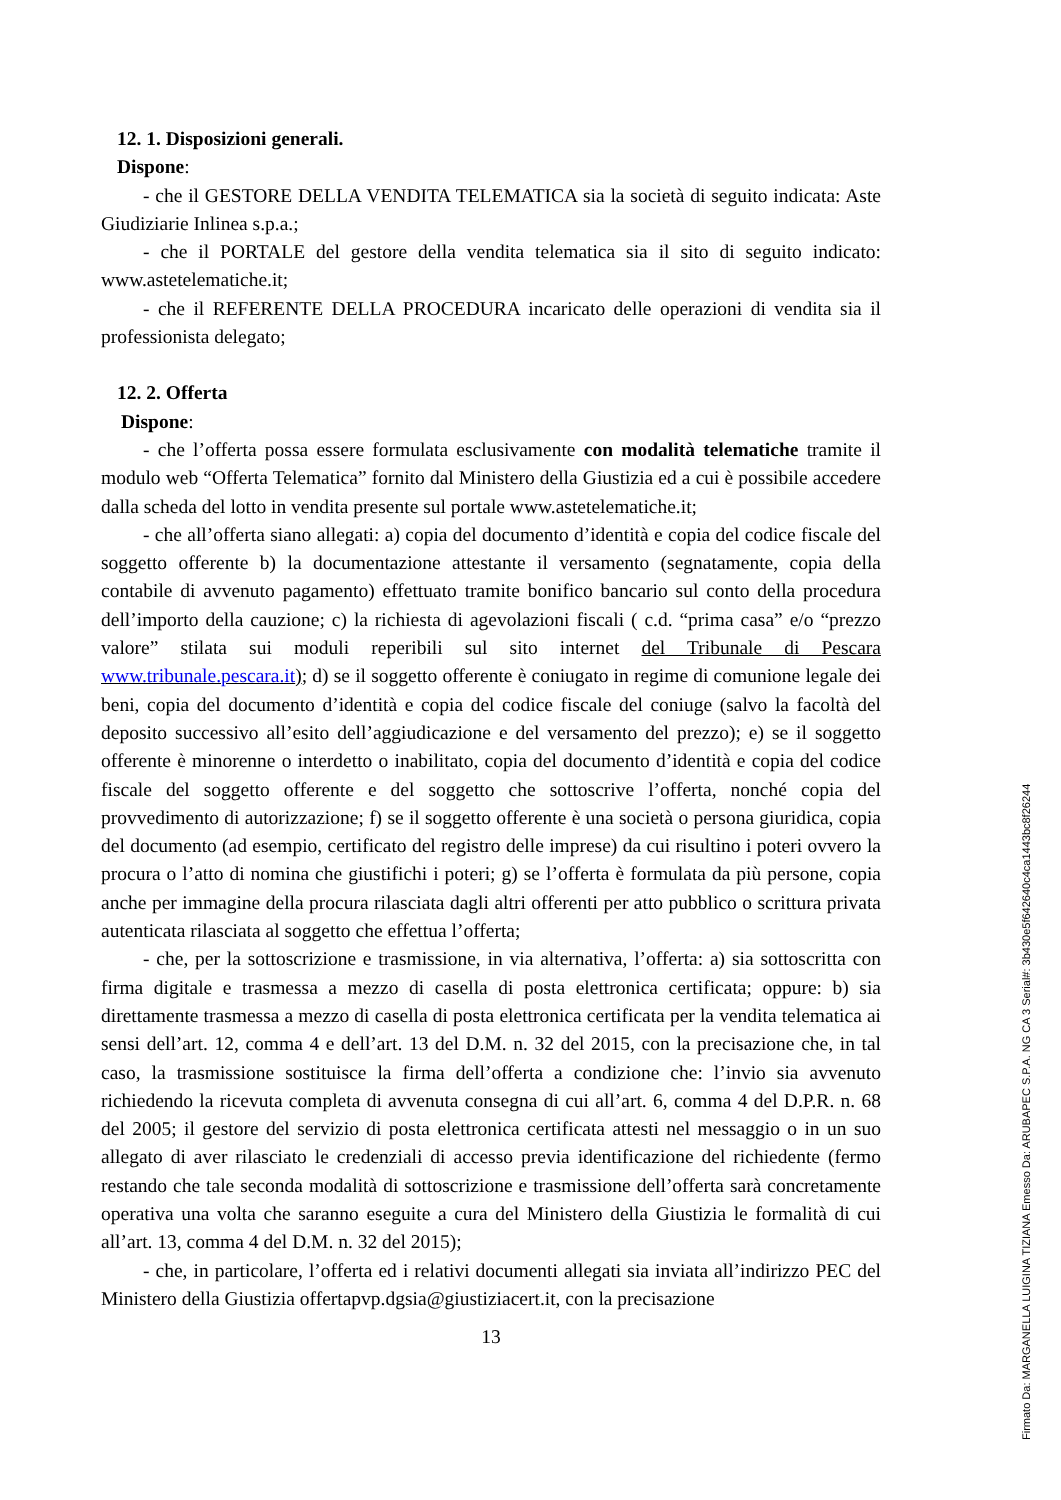12. 1. Disposizioni generali.
Dispone:
- che il GESTORE DELLA VENDITA TELEMATICA sia la società di seguito indicata: Aste Giudiziarie Inlinea s.p.a.;
- che il PORTALE del gestore della vendita telematica sia il sito di seguito indicato: www.astetelematiche.it;
- che il REFERENTE DELLA PROCEDURA incaricato delle operazioni di vendita sia il professionista delegato;
12. 2. Offerta
Dispone:
- che l’offerta possa essere formulata esclusivamente con modalità telematiche tramite il modulo web “Offerta Telematica” fornito dal Ministero della Giustizia ed a cui è possibile accedere dalla scheda del lotto in vendita presente sul portale www.astetelematiche.it;
- che all’offerta siano allegati: a) copia del documento d’identità e copia del codice fiscale del soggetto offerente b) la documentazione attestante il versamento (segnatamente, copia della contabile di avvenuto pagamento) effettuato tramite bonifico bancario sul conto della procedura dell’importo della cauzione; c) la richiesta di agevolazioni fiscali ( c.d. “prima casa” e/o “prezzo valore” stilata sui moduli reperibili sul sito internet del Tribunale di Pescara www.tribunale.pescara.it); d) se il soggetto offerente è coniugato in regime di comunione legale dei beni, copia del documento d’identità e copia del codice fiscale del coniuge (salvo la facoltà del deposito successivo all’esito dell’aggiudicazione e del versamento del prezzo); e) se il soggetto offerente è minorenne o interdetto o inabilitato, copia del documento d’identità e copia del codice fiscale del soggetto offerente e del soggetto che sottoscrive l’offerta, nonché copia del provvedimento di autorizzazione; f) se il soggetto offerente è una società o persona giuridica, copia del documento (ad esempio, certificato del registro delle imprese) da cui risultino i poteri ovvero la procura o l’atto di nomina che giustifichi i poteri; g) se l’offerta è formulata da più persone, copia anche per immagine della procura rilasciata dagli altri offerenti per atto pubblico o scrittura privata autenticata rilasciata al soggetto che effettua l’offerta;
- che, per la sottoscrizione e trasmissione, in via alternativa, l’offerta: a) sia sottoscritta con firma digitale e trasmessa a mezzo di casella di posta elettronica certificata; oppure: b) sia direttamente trasmessa a mezzo di casella di posta elettronica certificata per la vendita telematica ai sensi dell’art. 12, comma 4 e dell’art. 13 del D.M. n. 32 del 2015, con la precisazione che, in tal caso, la trasmissione sostituisce la firma dell’offerta a condizione che: l’invio sia avvenuto richiedendo la ricevuta completa di avvenuta consegna di cui all’art. 6, comma 4 del D.P.R. n. 68 del 2005; il gestore del servizio di posta elettronica certificata attesti nel messaggio o in un suo allegato di aver rilasciato le credenziali di accesso previa identificazione del richiedente (fermo restando che tale seconda modalità di sottoscrizione e trasmissione dell’offerta sarà concretamente operativa una volta che saranno eseguite a cura del Ministero della Giustizia le formalità di cui all’art. 13, comma 4 del D.M. n. 32 del 2015);
- che, in particolare, l’offerta ed i relativi documenti allegati sia inviata all’indirizzo PEC del Ministero della Giustizia offertapvp.dgsia@giustiziacert.it, con la precisazione
13
Firmato Da: MARGANELLA LUIGINA TIZIANA Emesso Da: ARUBAPEC S.P.A. NG CA 3 Serial#: 3b430e5f642640c4ca1443bc8f26244